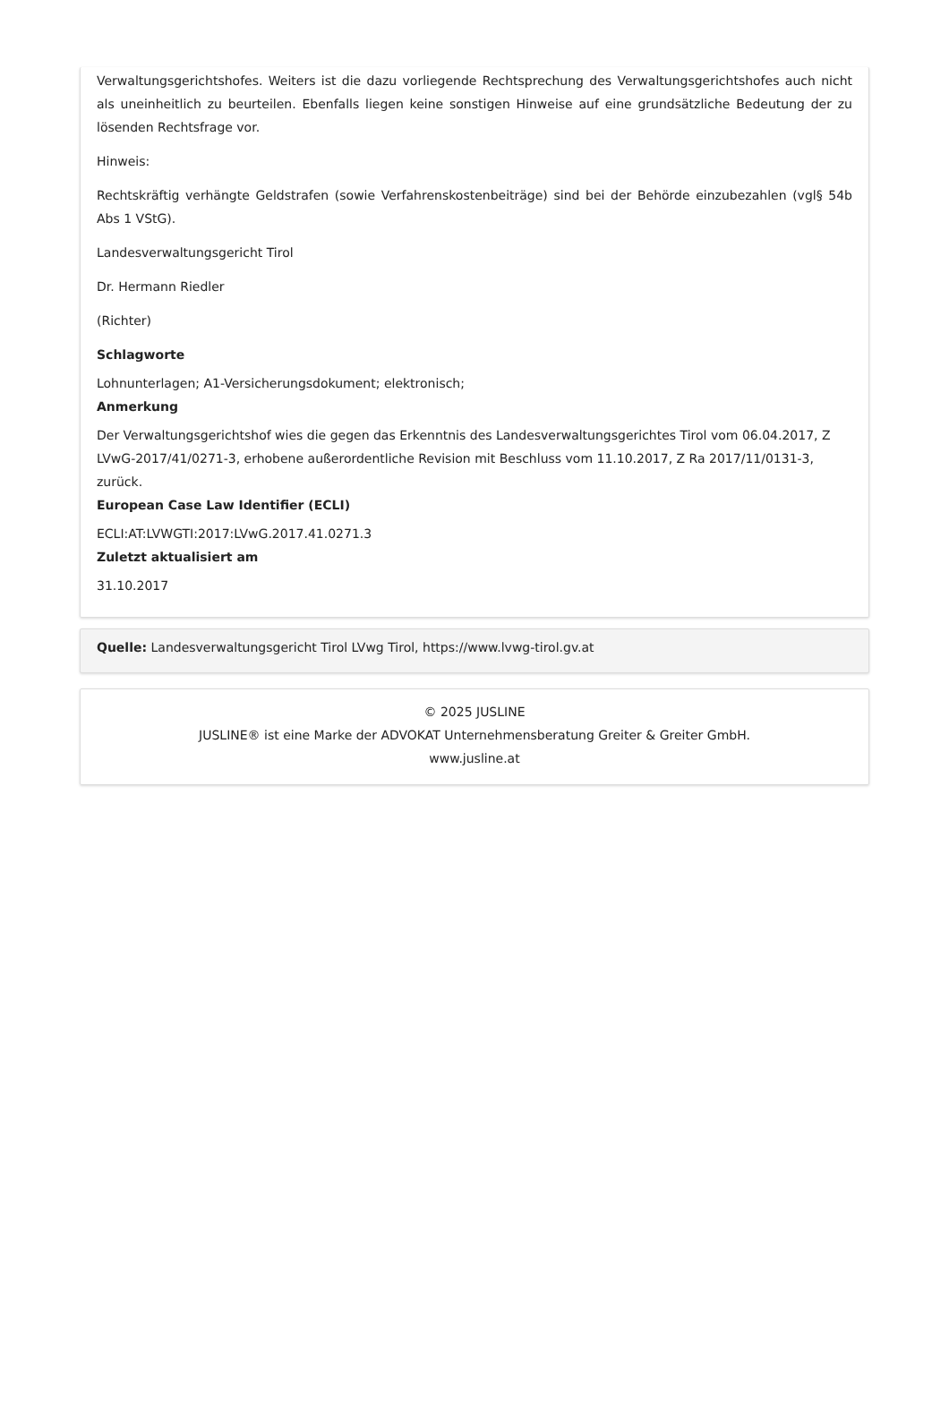Verwaltungsgerichtshofes. Weiters ist die dazu vorliegende Rechtsprechung des Verwaltungsgerichtshofes auch nicht als uneinheitlich zu beurteilen. Ebenfalls liegen keine sonstigen Hinweise auf eine grundsätzliche Bedeutung der zu lösenden Rechtsfrage vor.
Hinweis:
Rechtskräftig verhängte Geldstrafen (sowie Verfahrenskostenbeiträge) sind bei der Behörde einzubezahlen (vgl§ 54b Abs 1 VStG).
Landesverwaltungsgericht Tirol
Dr. Hermann Riedler
(Richter)
Schlagworte
Lohnunterlagen; A1-Versicherungsdokument; elektronisch;
Anmerkung
Der Verwaltungsgerichtshof wies die gegen das Erkenntnis des Landesverwaltungsgerichtes Tirol vom 06.04.2017, Z LVwG-2017/41/0271-3, erhobene außerordentliche Revision mit Beschluss vom 11.10.2017, Z Ra 2017/11/0131-3, zurück.
European Case Law Identifier (ECLI)
ECLI:AT:LVWGTI:2017:LVwG.2017.41.0271.3
Zuletzt aktualisiert am
31.10.2017
Quelle: Landesverwaltungsgericht Tirol LVwg Tirol, https://www.lvwg-tirol.gv.at
© 2025 JUSLINE
JUSLINE® ist eine Marke der ADVOKAT Unternehmensberatung Greiter & Greiter GmbH.
www.jusline.at